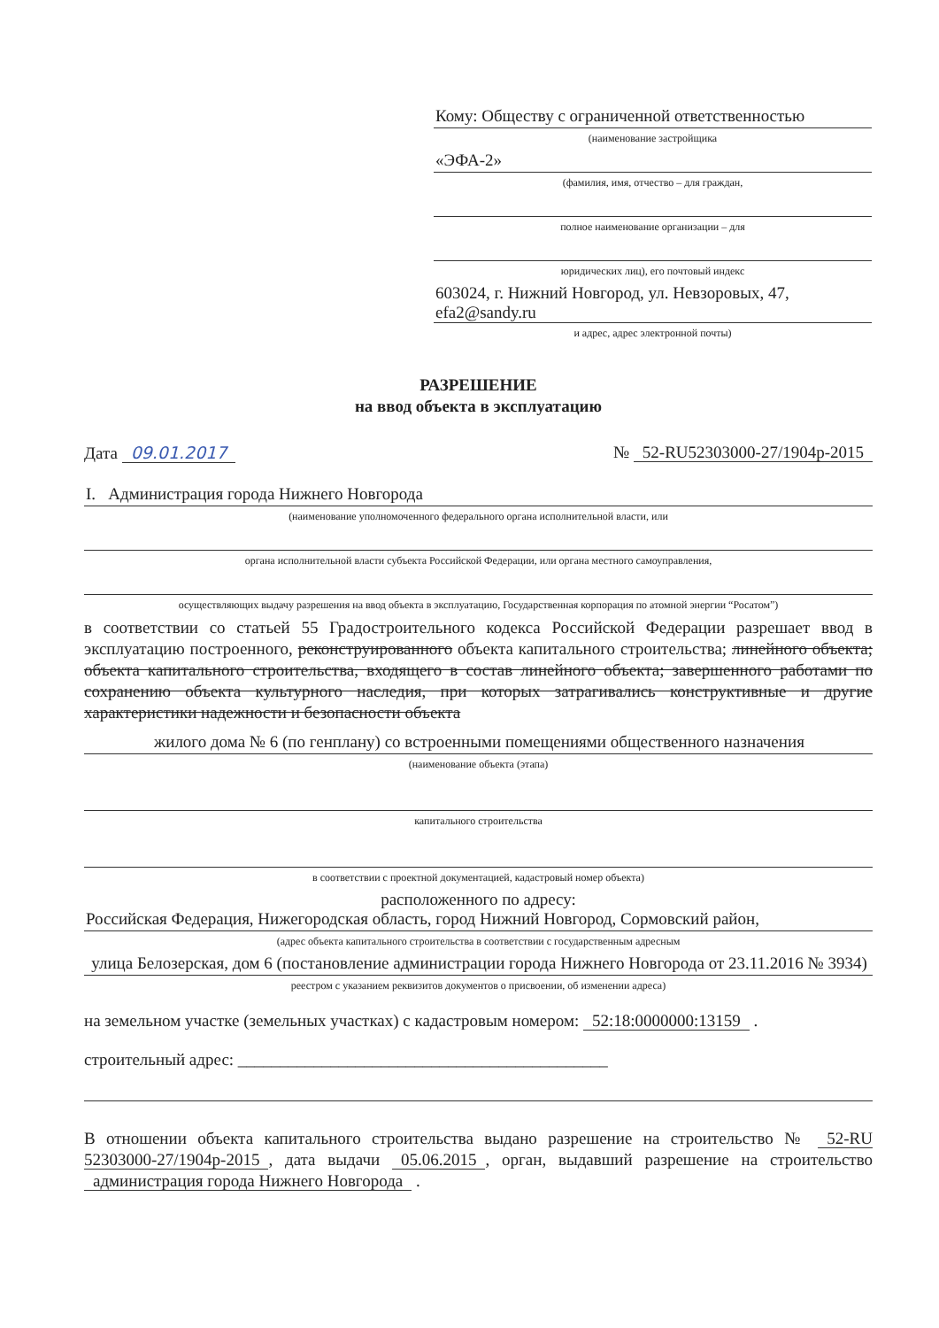Кому: Обществу с ограниченной ответственностью
(наименование застройщика
«ЭФА-2»
(фамилия, имя, отчество – для граждан,
полное наименование организации – для
юридических лиц), его почтовый индекс
603024, г. Нижний Новгород, ул. Невзоровых, 47, efa2@sandy.ru
и адрес, адрес электронной почты)
РАЗРЕШЕНИЕ
на ввод объекта в эксплуатацию
Дата 09.01.2017 № 52-RU52303000-27/1904р-2015
I. Администрация города Нижнего Новгорода
(наименование уполномоченного федерального органа исполнительной власти, или
органа исполнительной власти субъекта Российской Федерации, или органа местного самоуправления,
осуществляющих выдачу разрешения на ввод объекта в эксплуатацию, Государственная корпорация по атомной энергии “Росатом”)
в соответствии со статьей 55 Градостроительного кодекса Российской Федерации разрешает ввод в эксплуатацию построенного, реконструированного объекта капитального строительства; линейного объекта; объекта капитального строительства, входящего в состав линейного объекта; завершенного работами по сохранению объекта культурного наследия, при которых затрагивались конструктивные и другие характеристики надежности и безопасности объекта
жилого дома № 6 (по генплану) со встроенными помещениями общественного назначения
(наименование объекта (этапа)
капитального строительства
в соответствии с проектной документацией, кадастровый номер объекта)
расположенного по адресу:
Российская Федерация, Нижегородская область, город Нижний Новгород, Сормовский район,
(адрес объекта капитального строительства в соответствии с государственным адресным
улица Белозерская, дом 6 (постановление администрации города Нижнего Новгорода от 23.11.2016 № 3934)
реестром с указанием реквизитов документов о присвоении, об изменении адреса)
на земельном участке (земельных участках) с кадастровым номером: 52:18:0000000:13159 .
строительный адрес: ____________________________________________
В отношении объекта капитального строительства выдано разрешение на строительство № 52-RU 52303000-27/1904р-2015, дата выдачи 05.06.2015, орган, выдавший разрешение на строительство администрация города Нижнего Новгорода .